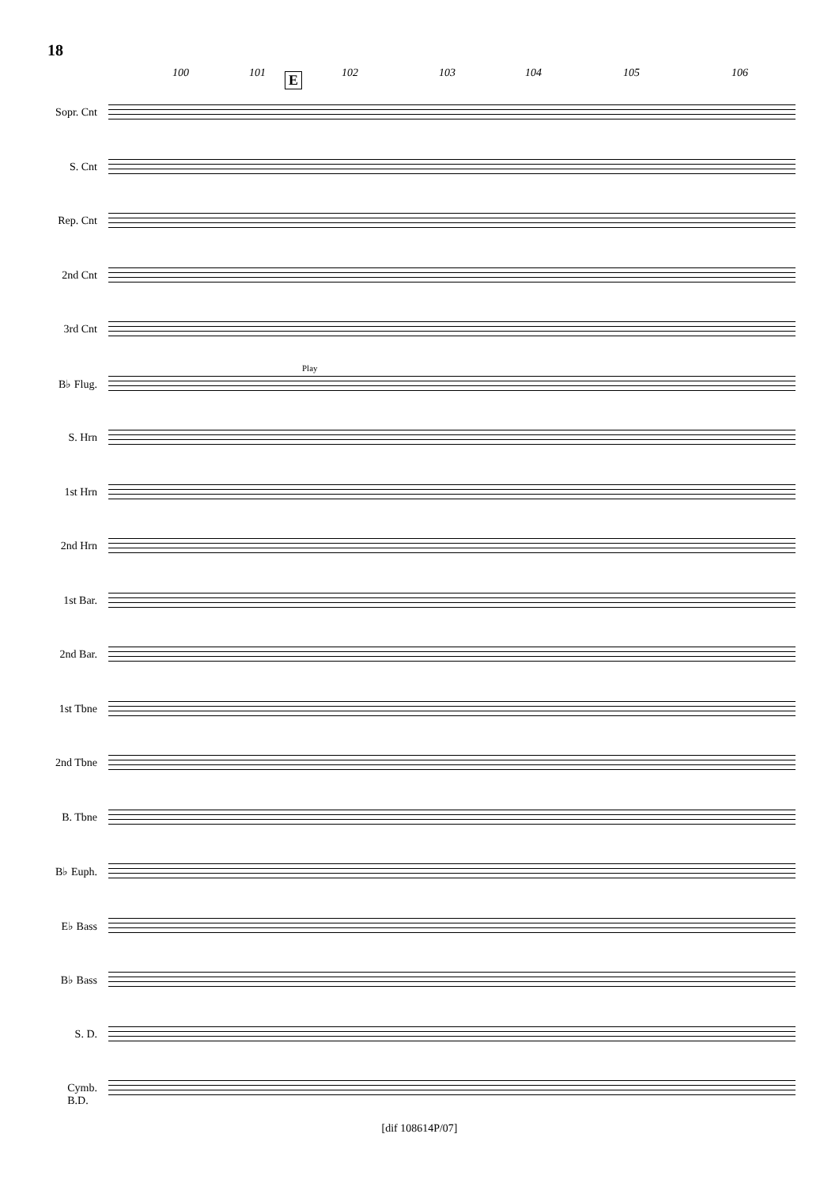18
100 101 102 103 104 105 106 E
Sopr. Cnt
S. Cnt
Rep. Cnt
2nd Cnt
3rd Cnt
B♭ Flug.
Play
S. Hrn
1st Hrn
2nd Hrn
1st Bar.
2nd Bar.
1st Tbne
2nd Tbne
B. Tbne
B♭ Euph.
E♭ Bass
B♭ Bass
S. D.
Cymb.
B.D.
[dif 108614P/07]